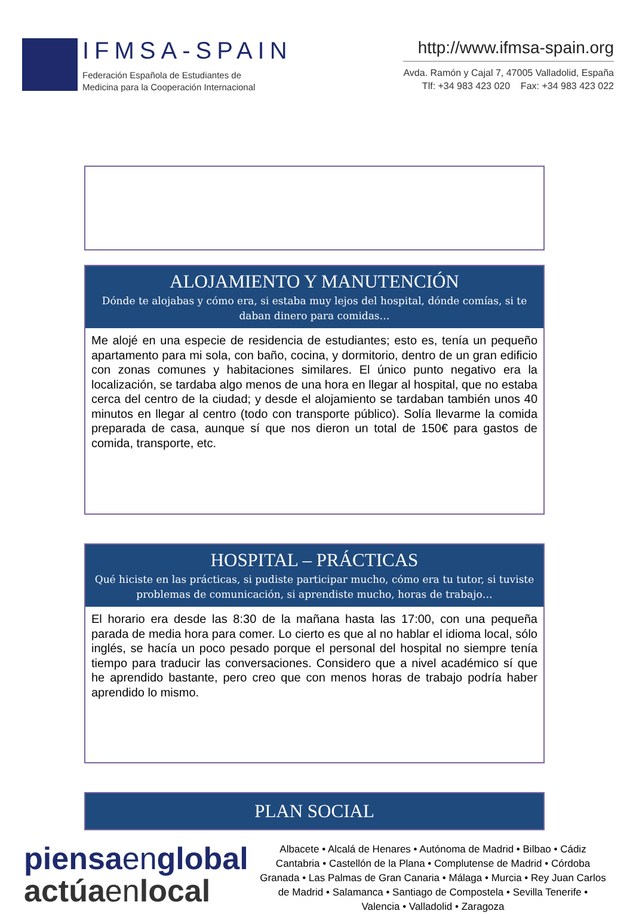IFMSA-SPAIN
Federación Española de Estudiantes de
Medicina para la Cooperación Internacional
http://www.ifmsa-spain.org
Avda. Ramón y Cajal 7, 47005 Valladolid, España
Tlf: +34 983 423 020 Fax: +34 983 423 022
ALOJAMIENTO Y MANUTENCIÓN
Dónde te alojabas y cómo era, si estaba muy lejos del hospital, dónde comías, si te daban dinero para comidas…
Me alojé en una especie de residencia de estudiantes; esto es, tenía un pequeño apartamento para mi sola, con baño, cocina, y dormitorio, dentro de un gran edificio con zonas comunes y habitaciones similares. El único punto negativo era la localización, se tardaba algo menos de una hora en llegar al hospital, que no estaba cerca del centro de la ciudad; y desde el alojamiento se tardaban también unos 40 minutos en llegar al centro (todo con transporte público). Solía llevarme la comida preparada de casa, aunque sí que nos dieron un total de 150€ para gastos de comida, transporte, etc.
HOSPITAL – PRÁCTICAS
Qué hiciste en las prácticas, si pudiste participar mucho, cómo era tu tutor, si tuviste problemas de comunicación, si aprendiste mucho, horas de trabajo…
El horario era desde las 8:30 de la mañana hasta las 17:00, con una pequeña parada de media hora para comer. Lo cierto es que al no hablar el idioma local, sólo inglés, se hacía un poco pesado porque el personal del hospital no siempre tenía tiempo para traducir las conversaciones. Considero que a nivel académico sí que he aprendido bastante, pero creo que con menos horas de trabajo podría haber aprendido lo mismo.
PLAN SOCIAL
piensaenglobal
actúaenlocal
Albacete • Alcalá de Henares • Autónoma de Madrid • Bilbao • Cádiz Cantabria • Castellón de la Plana • Complutense de Madrid • Córdoba Granada • Las Palmas de Gran Canaria • Málaga • Murcia • Rey Juan Carlos de Madrid • Salamanca • Santiago de Compostela • Sevilla Tenerife • Valencia • Valladolid • Zaragoza